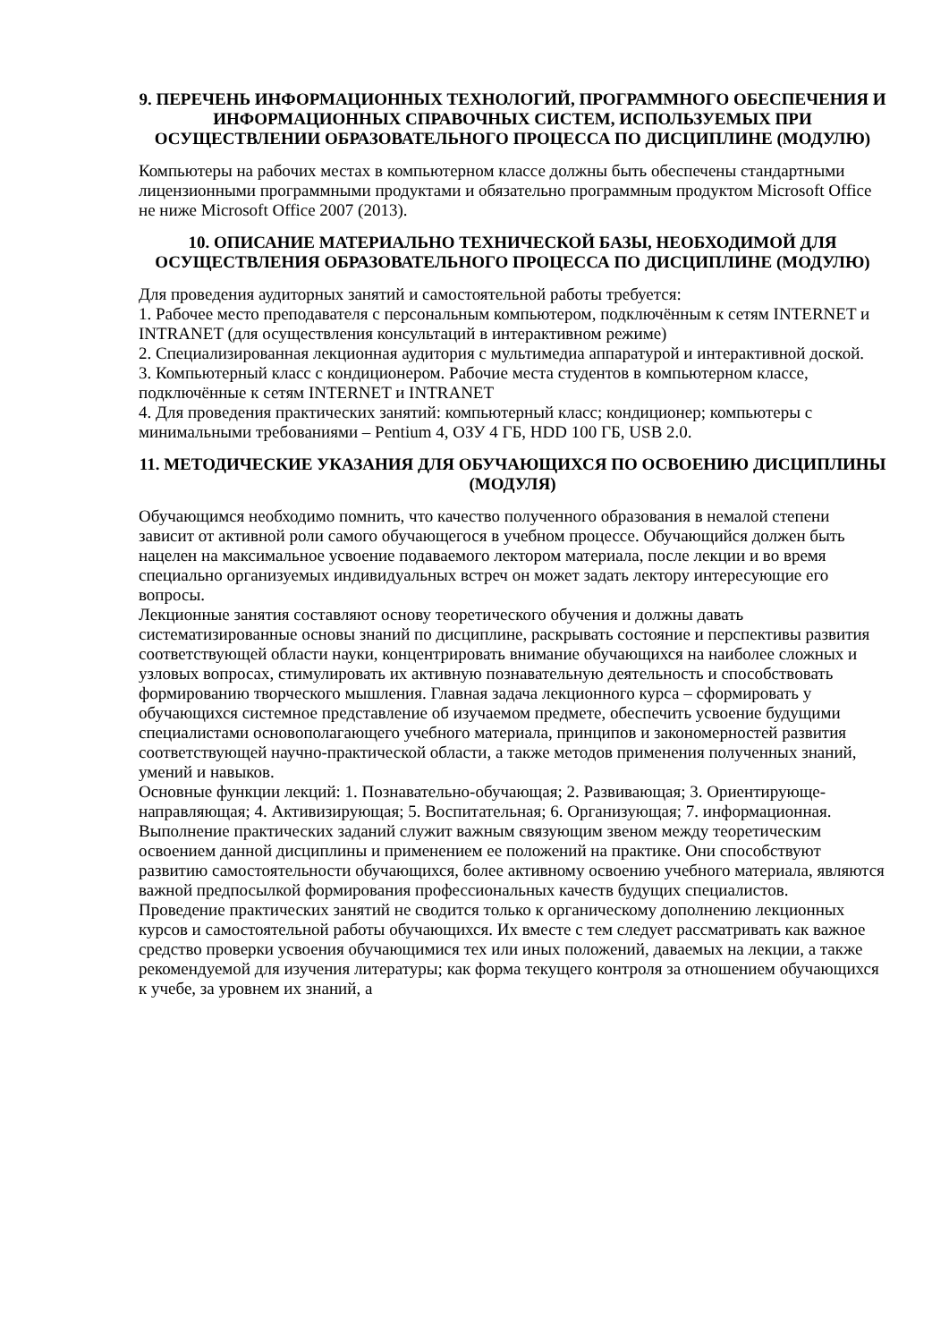9. ПЕРЕЧЕНЬ ИНФОРМАЦИОННЫХ ТЕХНОЛОГИЙ, ПРОГРАММНОГО ОБЕСПЕЧЕНИЯ И ИНФОРМАЦИОННЫХ СПРАВОЧНЫХ СИСТЕМ, ИСПОЛЬЗУЕМЫХ ПРИ ОСУЩЕСТВЛЕНИИ ОБРАЗОВАТЕЛЬНОГО ПРОЦЕССА ПО ДИСЦИПЛИНЕ (МОДУЛЮ)
Компьютеры на рабочих местах в компьютерном классе должны быть обеспечены стандартными лицензионными программными продуктами и обязательно программным продуктом Microsoft Office не ниже Microsoft Office 2007 (2013).
10. ОПИСАНИЕ МАТЕРИАЛЬНО ТЕХНИЧЕСКОЙ БАЗЫ, НЕОБХОДИМОЙ ДЛЯ ОСУЩЕСТВЛЕНИЯ ОБРАЗОВАТЕЛЬНОГО ПРОЦЕССА ПО ДИСЦИПЛИНЕ (МОДУЛЮ)
Для проведения аудиторных занятий и самостоятельной работы требуется:
1. Рабочее место преподавателя с персональным компьютером, подключённым к сетям INTERNET и INTRANET (для осуществления консультаций в интерактивном режиме)
2. Специализированная лекционная аудитория с мультимедиа аппаратурой и интерактивной доской.
3. Компьютерный класс с кондиционером. Рабочие места студентов в компьютерном классе, подключённые к сетям INTERNET и INTRANET
4. Для проведения практических занятий: компьютерный класс; кондиционер; компьютеры с минимальными требованиями – Pentium 4, ОЗУ 4 ГБ, HDD 100 ГБ, USB 2.0.
11. МЕТОДИЧЕСКИЕ УКАЗАНИЯ ДЛЯ ОБУЧАЮЩИХСЯ ПО ОСВОЕНИЮ ДИСЦИПЛИНЫ (МОДУЛЯ)
Обучающимся необходимо помнить, что качество полученного образования в немалой степени зависит от активной роли самого обучающегося в учебном процессе. Обучающийся должен быть нацелен на максимальное усвоение подаваемого лектором материала, после лекции и во время специально организуемых индивидуальных встреч он может задать лектору интересующие его вопросы.
Лекционные занятия составляют основу теоретического обучения и должны давать систематизированные основы знаний по дисциплине, раскрывать состояние и перспективы развития соответствующей области науки, концентрировать внимание обучающихся на наиболее сложных и узловых вопросах, стимулировать их активную познавательную деятельность и способствовать формированию творческого мышления. Главная задача лекционного курса – сформировать у обучающихся системное представление об изучаемом предмете, обеспечить усвоение будущими специалистами основополагающего учебного материала, принципов и закономерностей развития соответствующей научно-практической области, а также методов применения полученных знаний, умений и навыков.
Основные функции лекций: 1. Познавательно-обучающая; 2. Развивающая; 3. Ориентирующе-направляющая; 4. Активизирующая; 5. Воспитательная; 6. Организующая; 7. информационная.
Выполнение практических заданий служит важным связующим звеном между теоретическим освоением данной дисциплины и применением ее положений на практике. Они способствуют развитию самостоятельности обучающихся, более активному освоению учебного материала, являются важной предпосылкой формирования профессиональных качеств будущих специалистов.
Проведение практических занятий не сводится только к органическому дополнению лекционных курсов и самостоятельной работы обучающихся. Их вместе с тем следует рассматривать как важное средство проверки усвоения обучающимися тех или иных положений, даваемых на лекции, а также рекомендуемой для изучения литературы; как форма текущего контроля за отношением обучающихся к учебе, за уровнем их знаний, а